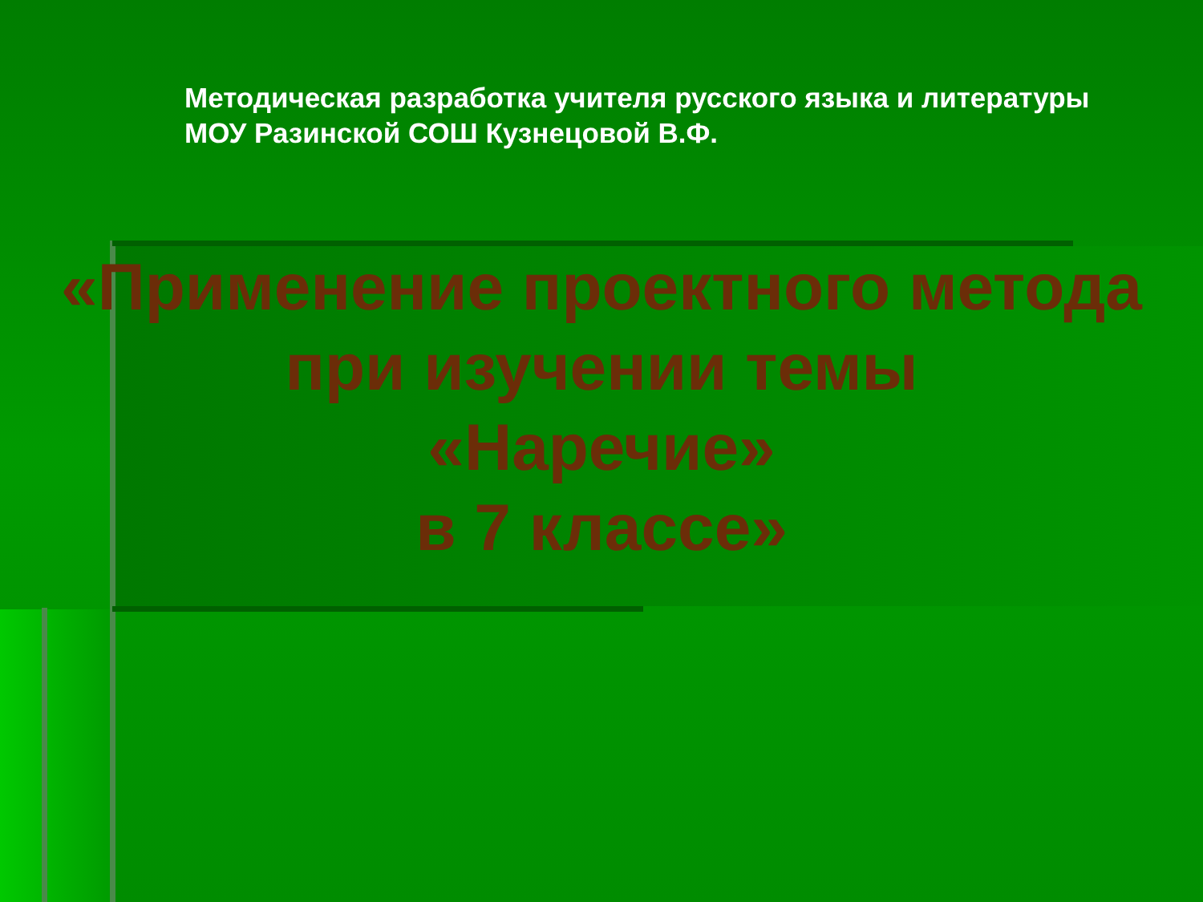Методическая разработка учителя русского языка и литературы
МОУ Разинской СОШ Кузнецовой В.Ф.
«Применение проектного метода
при изучении темы
«Наречие»
в 7 классе»